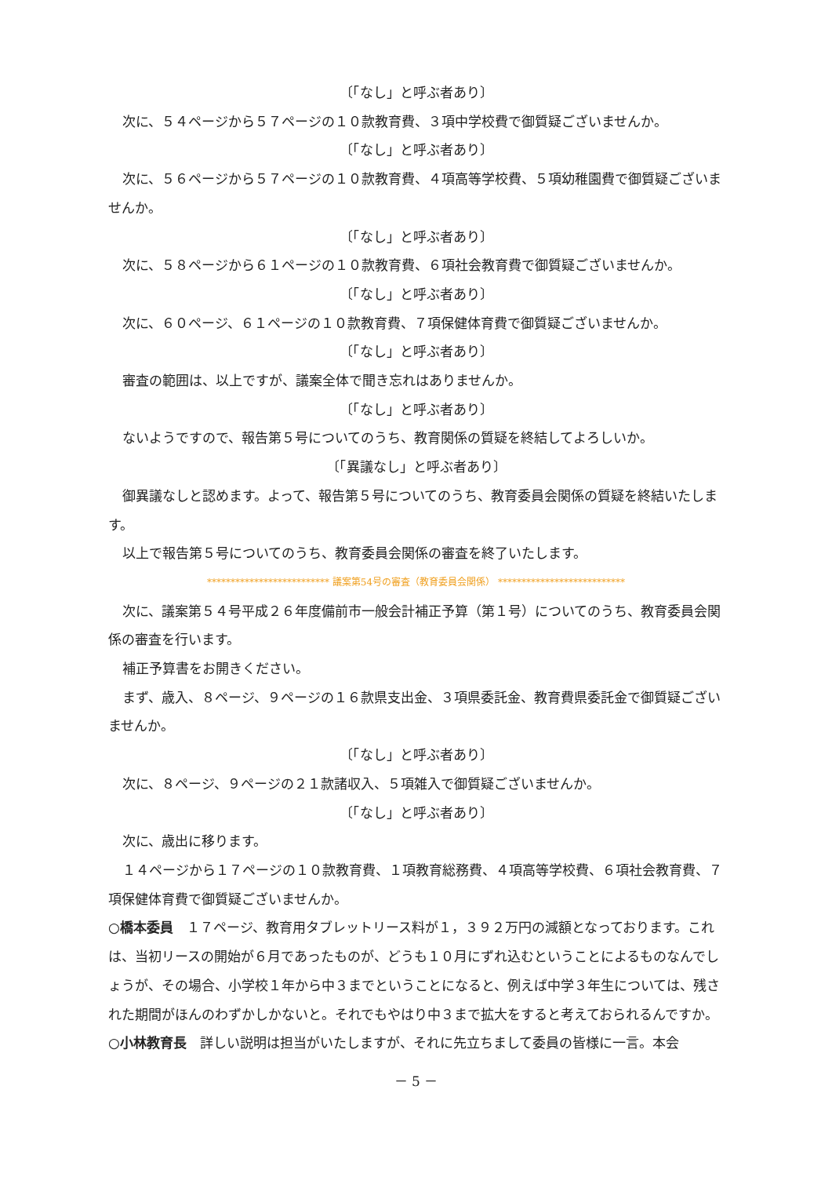〔「なし」と呼ぶ者あり〕
次に、５４ページから５７ページの１０款教育費、３項中学校費で御質疑ございませんか。
〔「なし」と呼ぶ者あり〕
次に、５６ページから５７ページの１０款教育費、４項高等学校費、５項幼稚園費で御質疑ございませんか。
〔「なし」と呼ぶ者あり〕
次に、５８ページから６１ページの１０款教育費、６項社会教育費で御質疑ございませんか。
〔「なし」と呼ぶ者あり〕
次に、６０ページ、６１ページの１０款教育費、７項保健体育費で御質疑ございませんか。
〔「なし」と呼ぶ者あり〕
審査の範囲は、以上ですが、議案全体で聞き忘れはありませんか。
〔「なし」と呼ぶ者あり〕
ないようですので、報告第５号についてのうち、教育関係の質疑を終結してよろしいか。
〔「異議なし」と呼ぶ者あり〕
御異議なしと認めます。よって、報告第５号についてのうち、教育委員会関係の質疑を終結いたします。
以上で報告第５号についてのうち、教育委員会関係の審査を終了いたします。
************************** 議案第54号の審査（教育委員会関係） ***************************
次に、議案第５４号平成２６年度備前市一般会計補正予算（第１号）についてのうち、教育委員会関係の審査を行います。
補正予算書をお開きください。
まず、歳入、８ページ、９ページの１６款県支出金、３項県委託金、教育費県委託金で御質疑ございませんか。
〔「なし」と呼ぶ者あり〕
次に、８ページ、９ページの２１款諸収入、５項雑入で御質疑ございませんか。
〔「なし」と呼ぶ者あり〕
次に、歳出に移ります。
１４ページから１７ページの１０款教育費、１項教育総務費、４項高等学校費、６項社会教育費、７項保健体育費で御質疑ございませんか。
○橋本委員　１７ページ、教育用タブレットリース料が１，３９２万円の減額となっております。これは、当初リースの開始が６月であったものが、どうも１０月にずれ込むということによるものなんでしょうが、その場合、小学校１年から中３までということになると、例えば中学３年生については、残された期間がほんのわずかしかないと。それでもやはり中３まで拡大をすると考えておられるんですか。
○小林教育長　詳しい説明は担当がいたしますが、それに先立ちまして委員の皆様に一言。本会
－ 5 －